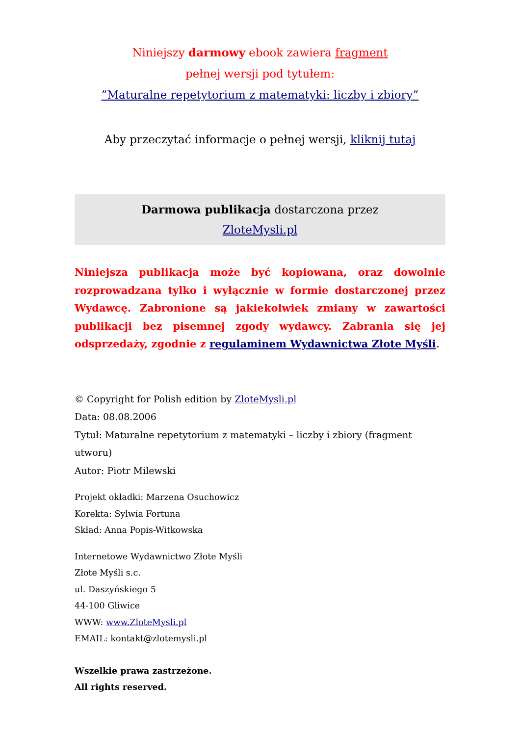Niniejszy darmowy ebook zawiera fragment
pełnej wersji pod tytułem:
”Maturalne repetytorium z matematyki: liczby i zbiory”
Aby przeczytać informacje o pełnej wersji, kliknij tutaj
Darmowa publikacja dostarczona przez
ZloteMysli.pl
Niniejsza publikacja może być kopiowana, oraz dowolnie rozprowadzana tylko i wyłącznie w formie dostarczonej przez Wydawcę. Zabronione są jakiekolwiek zmiany w zawartości publikacji bez pisemnej zgody wydawcy. Zabrania się jej odsprzedaży, zgodnie z regulaminem Wydawnictwa Złote Myśli.
© Copyright for Polish edition by ZloteMysli.pl
Data: 08.08.2006
Tytuł: Maturalne repetytorium z matematyki – liczby i zbiory (fragment utworu)
Autor: Piotr Milewski
Projekt okładki: Marzena Osuchowicz
Korekta: Sylwia Fortuna
Skład: Anna Popis-Witkowska
Internetowe Wydawnictwo Złote Myśli
Złote Myśli s.c.
ul. Daszyńskiego 5
44-100 Gliwice
WWW: www.ZloteMysli.pl
EMAIL: kontakt@zlotemysli.pl
Wszelkie prawa zastrzeżone.
All rights reserved.